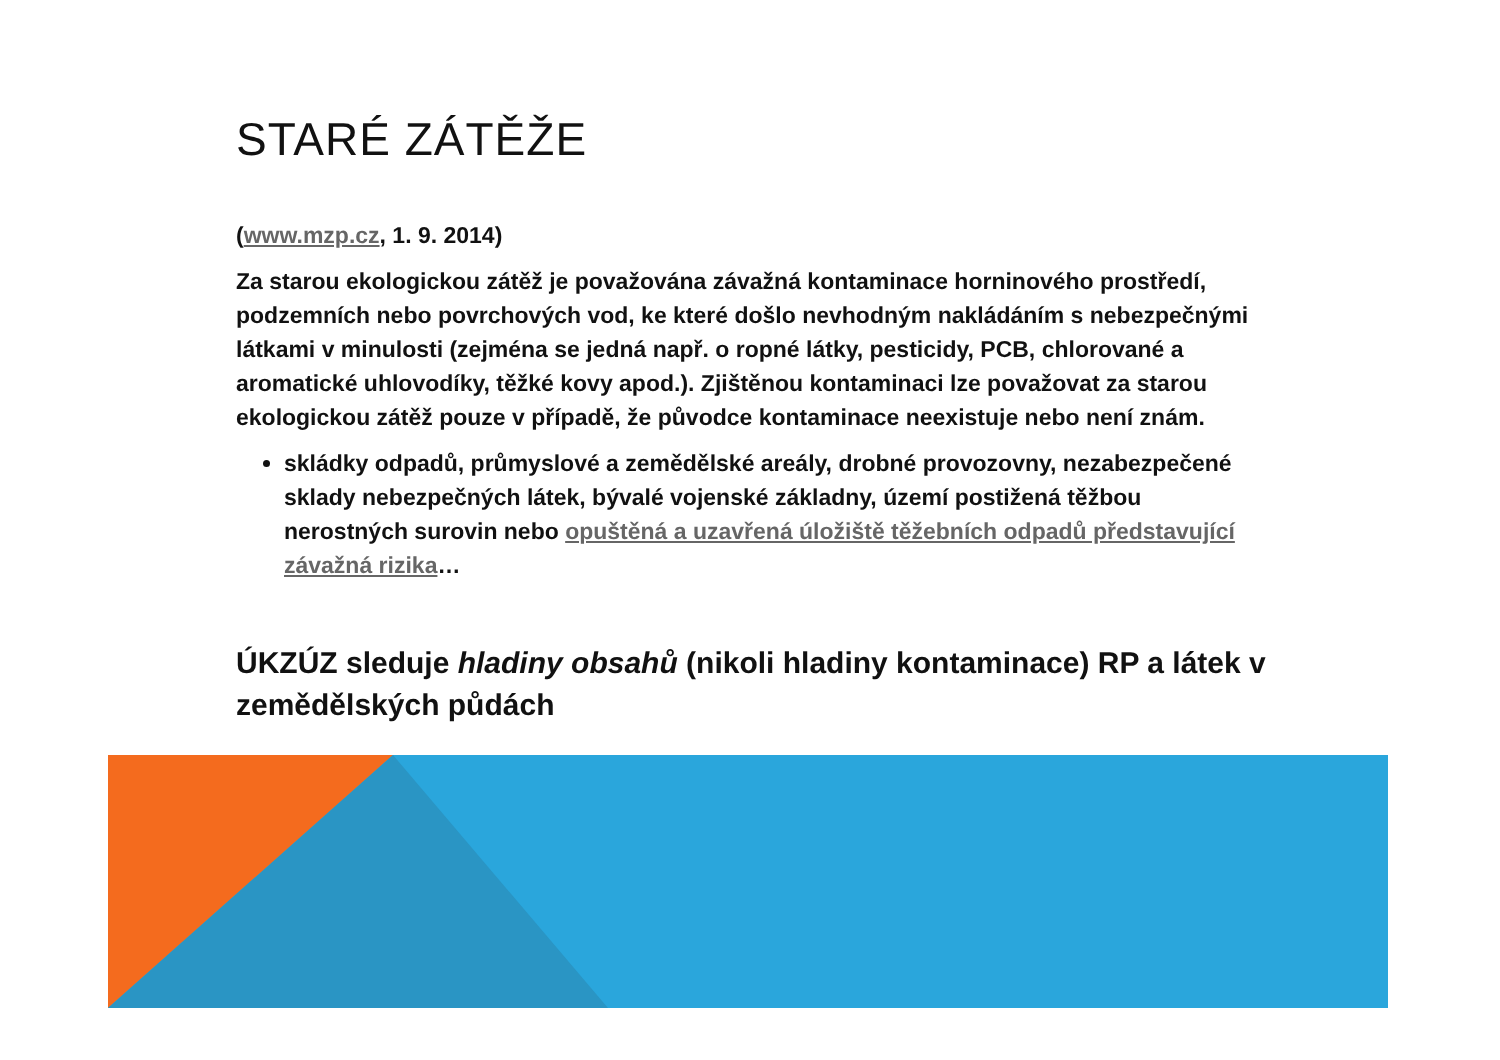STARÉ ZÁTĚŽE
(www.mzp.cz, 1. 9. 2014)
Za starou ekologickou zátěž je považována závažná kontaminace horninového prostředí, podzemních nebo povrchových vod, ke které došlo nevhodným nakládáním s nebezpečnými látkami v minulosti (zejména se jedná např. o ropné látky, pesticidy, PCB, chlorované a aromatické uhlovodíky, těžké kovy apod.). Zjištěnou kontaminaci lze považovat za starou ekologickou zátěž pouze v případě, že původce kontaminace neexistuje nebo není znám.
skládky odpadů, průmyslové a zemědělské areály, drobné provozovny, nezabezpečené sklady nebezpečných látek, bývalé vojenské základny, území postižená těžbou nerostných surovin nebo opuštěná a uzavřená úložiště těžebních odpadů představující závažná rizika…
ÚKZÚZ sleduje hladiny obsahů (nikoli hladiny kontaminace) RP a látek v zemědělských půdách